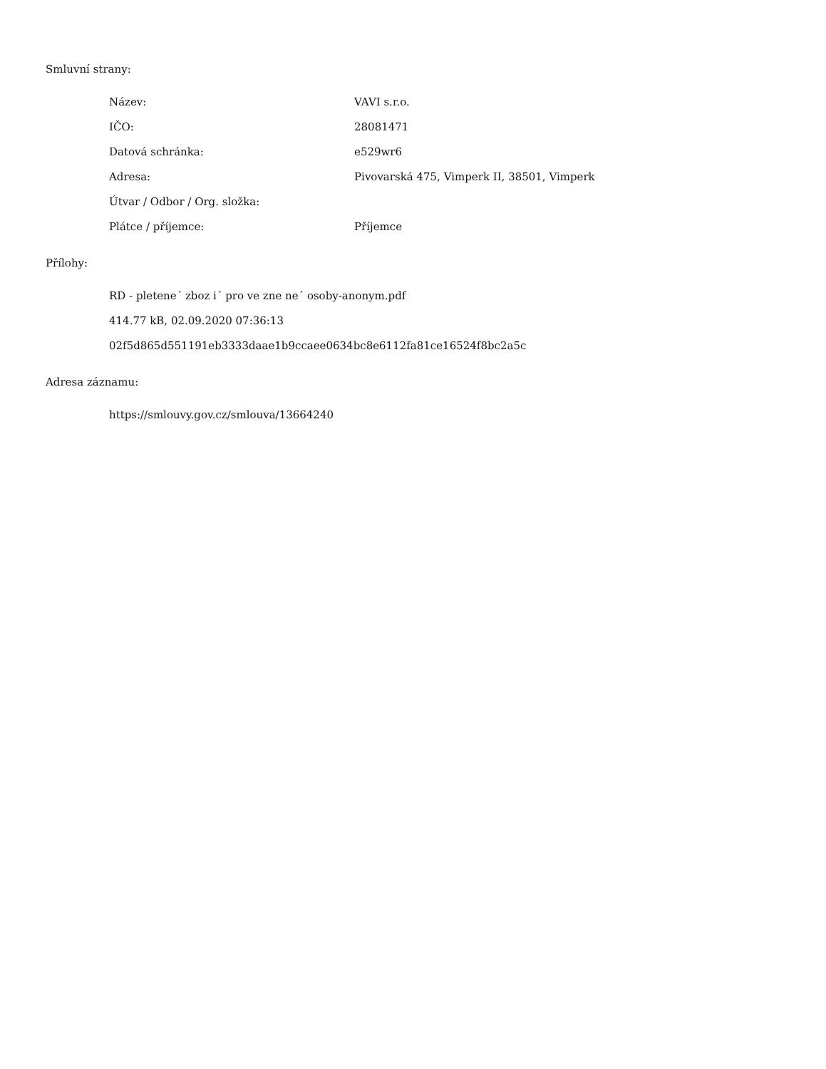Smluvní strany:
| Název: | VAVI s.r.o. |
| IČO: | 28081471 |
| Datová schránka: | e529wr6 |
| Adresa: | Pivovarská 475, Vimperk II, 38501, Vimperk |
| Útvar / Odbor / Org. složka: | |
| Plátce / příjemce: | Příjemce |
Přílohy:
RD - pletene´ zboz i´ pro ve zne ne´ osoby-anonym.pdf
414.77 kB, 02.09.2020 07:36:13
02f5d865d551191eb3333daae1b9ccaee0634bc8e6112fa81ce16524f8bc2a5c
Adresa záznamu:
https://smlouvy.gov.cz/smlouva/13664240